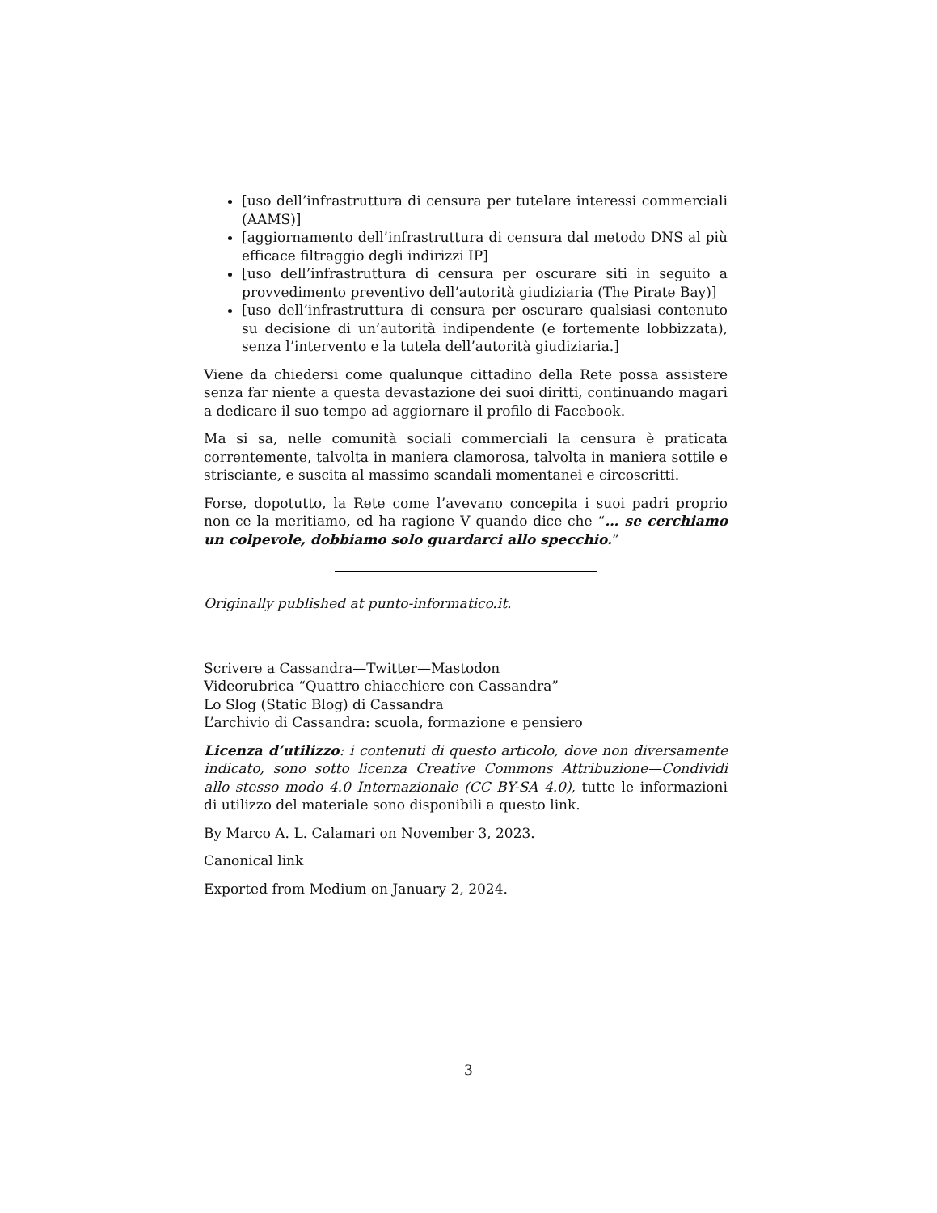[uso dell’infrastruttura di censura per tutelare interessi commerciali (AAMS)]
[aggiornamento dell’infrastruttura di censura dal metodo DNS al più efficace filtraggio degli indirizzi IP]
[uso dell’infrastruttura di censura per oscurare siti in seguito a provvedimento preventivo dell’autorità giudiziaria (The Pirate Bay)]
[uso dell’infrastruttura di censura per oscurare qualsiasi contenuto su decisione di un’autorità indipendente (e fortemente lobbizzata), senza l’intervento e la tutela dell’autorità giudiziaria.]
Viene da chiedersi come qualunque cittadino della Rete possa assistere senza far niente a questa devastazione dei suoi diritti, continuando magari a dedicare il suo tempo ad aggiornare il profilo di Facebook.
Ma si sa, nelle comunità sociali commerciali la censura è praticata correntemente, talvolta in maniera clamorosa, talvolta in maniera sottile e strisciante, e suscita al massimo scandali momentanei e circoscritti.
Forse, dopotutto, la Rete come l’avevano concepita i suoi padri proprio non ce la meritiamo, ed ha ragione V quando dice che “… se cerchiamo un colpevole, dobbiamo solo guardarci allo specchio.”
Originally published at punto-informatico.it.
Scrivere a Cassandra—Twitter—Mastodon
Videorubrica “Quattro chiacchiere con Cassandra”
Lo Slog (Static Blog) di Cassandra
L’archivio di Cassandra: scuola, formazione e pensiero
Licenza d’utilizzo: i contenuti di questo articolo, dove non diversamente indicato, sono sotto licenza Creative Commons Attribuzione—Condividi allo stesso modo 4.0 Internazionale (CC BY-SA 4.0), tutte le informazioni di utilizzo del materiale sono disponibili a questo link.
By Marco A. L. Calamari on November 3, 2023.
Canonical link
Exported from Medium on January 2, 2024.
3